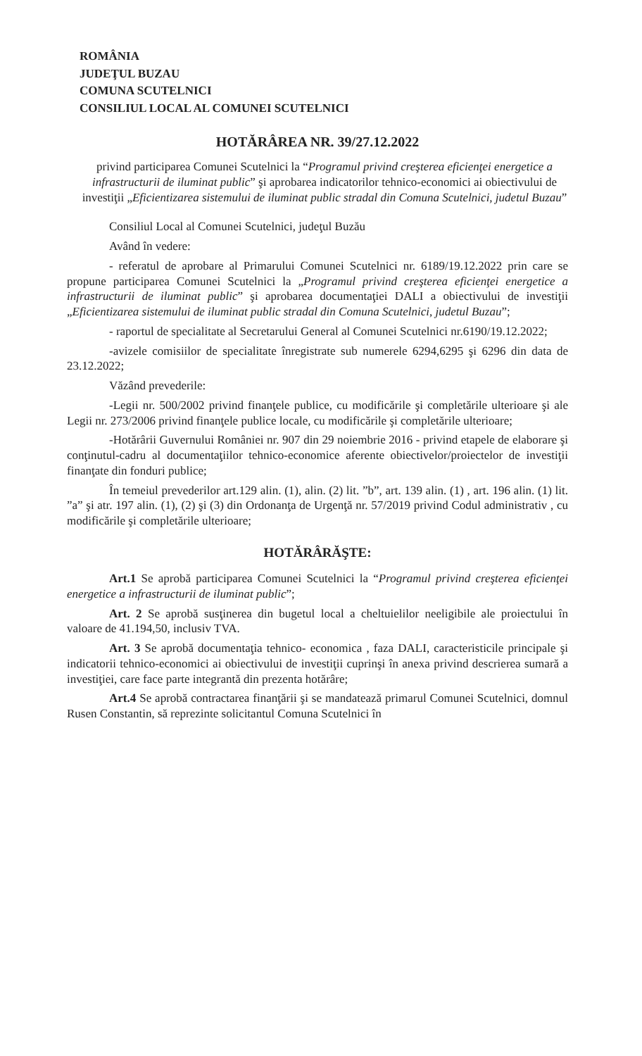ROMÂNIA
JUDEŢUL BUZAU
COMUNA SCUTELNICI
CONSILIUL LOCAL AL COMUNEI SCUTELNICI
HOTĂRÂREA NR. 39/27.12.2022
privind participarea Comunei Scutelnici la “Programul privind creşterea eficienţei energetice a infrastructurii de iluminat public” şi aprobarea indicatorilor tehnico-economici ai obiectivului de investiţii „Eficientizarea sistemului de iluminat public stradal din Comuna Scutelnici, judetul Buzau”
Consiliul Local al Comunei Scutelnici, judeţul Buzău
Având în vedere:
- referatul de aprobare al Primarului Comunei Scutelnici nr. 6189/19.12.2022 prin care se propune participarea Comunei Scutelnici la „Programul privind creşterea eficienţei energetice a infrastructurii de iluminat public” şi aprobarea documentaţiei DALI a obiectivului de investiţii „Eficientizarea sistemului de iluminat public stradal din Comuna Scutelnici, judetul Buzau”;
- raportul de specialitate al Secretarului General al Comunei Scutelnici nr.6190/19.12.2022;
-avizele comisiilor de specialitate înregistrate sub numerele 6294,6295 şi 6296 din data de 23.12.2022;
Văzând prevederile:
-Legii nr. 500/2002 privind finanţele publice, cu modificările şi completările ulterioare şi ale Legii nr. 273/2006 privind finanţele publice locale, cu modificările şi completările ulterioare;
-Hotărârii Guvernului României nr. 907 din 29 noiembrie 2016 - privind etapele de elaborare şi conţinutul-cadru al documentaţiilor tehnico-economice aferente obiectivelor/proiectelor de investiţii finanţate din fonduri publice;
În temeiul prevederilor art.129 alin. (1), alin. (2) lit. ”b”, art. 139 alin. (1) , art. 196 alin. (1) lit. ”a” şi atr. 197 alin. (1), (2) şi (3) din Ordonanţa de Urgenţă nr. 57/2019 privind Codul administrativ , cu modificările şi completările ulterioare;
HOTĂRÂRĂŞTE:
Art.1 Se aprobă participarea Comunei Scutelnici la “Programul privind creşterea eficienţei energetice a infrastructurii de iluminat public”;
Art. 2 Se aprobă susţinerea din bugetul local a cheltuielilor neeligibile ale proiectului în valoare de 41.194,50, inclusiv TVA.
Art. 3 Se aprobă documentaţia tehnico- economica , faza DALI, caracteristicile principale şi indicatorii tehnico-economici ai obiectivului de investiţii cuprinşi în anexa privind descrierea sumară a investiţiei, care face parte integrantă din prezenta hotărâre;
Art.4 Se aprobă contractarea finanţării şi se mandatează primarul Comunei Scutelnici, domnul Rusen Constantin, să reprezinte solicitantul Comuna Scutelnici în